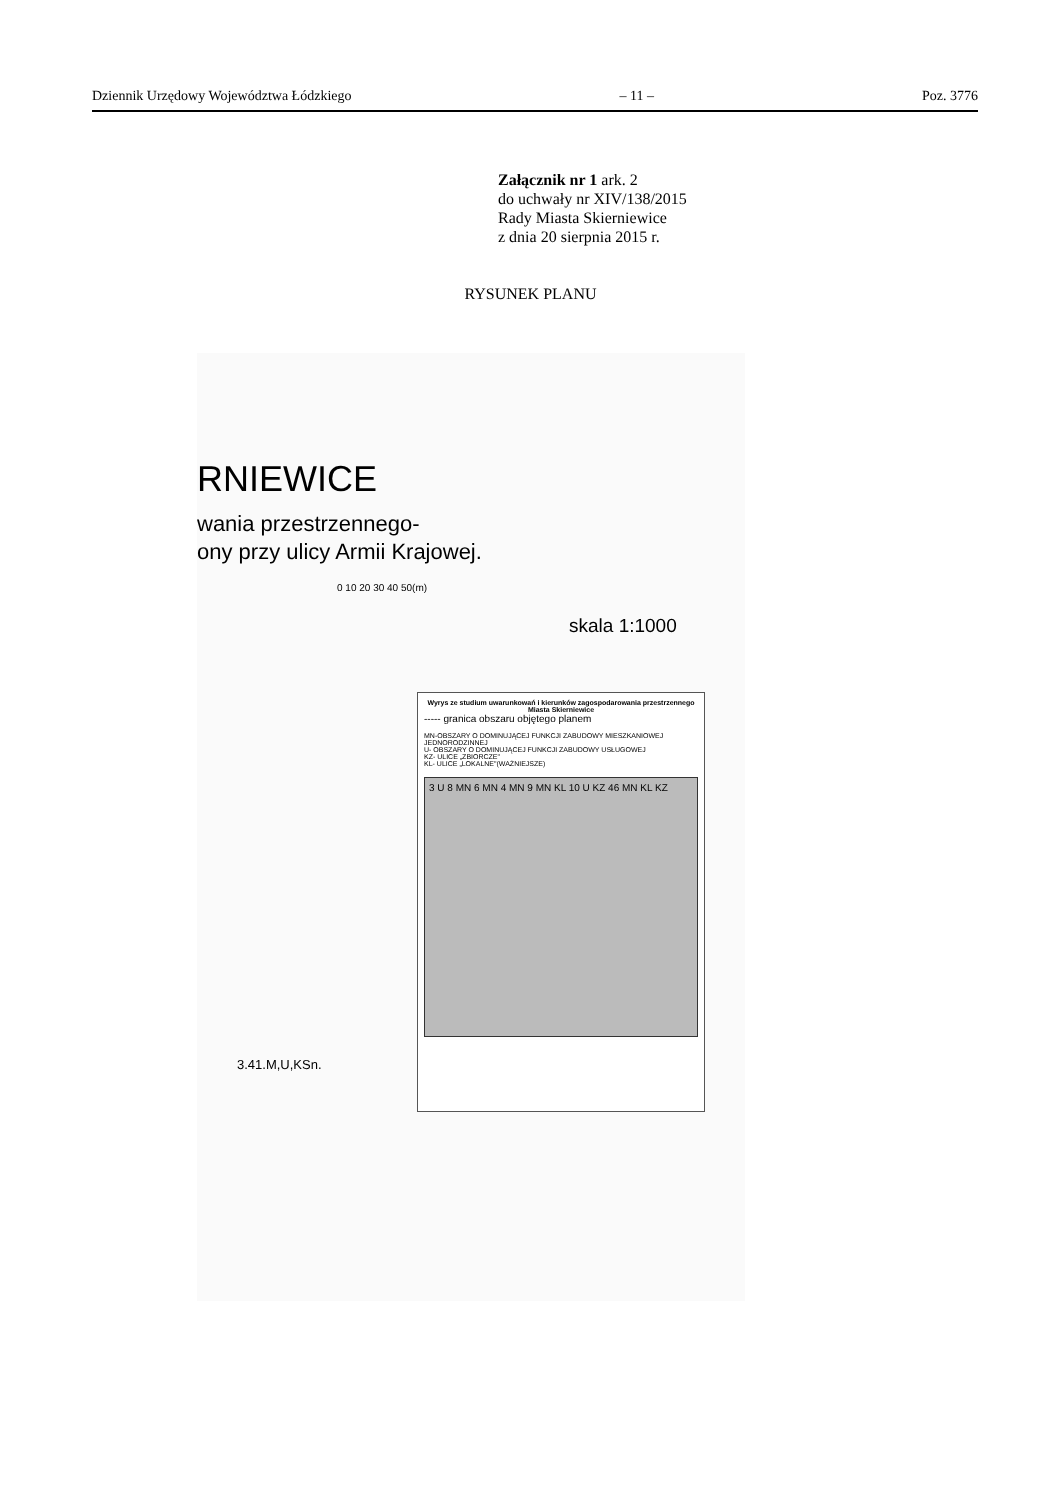Dziennik Urzędowy Województwa Łódzkiego – 11 – Poz. 3776
Załącznik nr 1 ark. 2
do uchwały nr XIV/138/2015
Rady Miasta Skierniewice
z dnia 20 sierpnia 2015 r.
RYSUNEK PLANU
RNIEWICE
wania przestrzennego-
ony przy ulicy Armii Krajowej.
0 10 20 30 40 50(m)
skala 1:1000
Wyrys ze studium uwarunkowań i kierunków zagospodarowania przestrzennego Miasta Skierniewice
----- granica obszaru objętego planem
MN-OBSZARY O DOMINUJĄCEJ FUNKCJI ZABUDOWY MIESZKANIOWEJ JEDNORODZINNEJ
U- OBSZARY O DOMINUJĄCEJ FUNKCJI ZABUDOWY USŁUGOWEJ
KZ- ULICE „ZBIORCZE"
KL- ULICE „LOKALNE"(WAŻNIEJSZE)
3 U 8 MN 6 MN 4 MN 9 MN KL 10 U KZ 46 MN KL KZ
3.41.M,U,KSn.